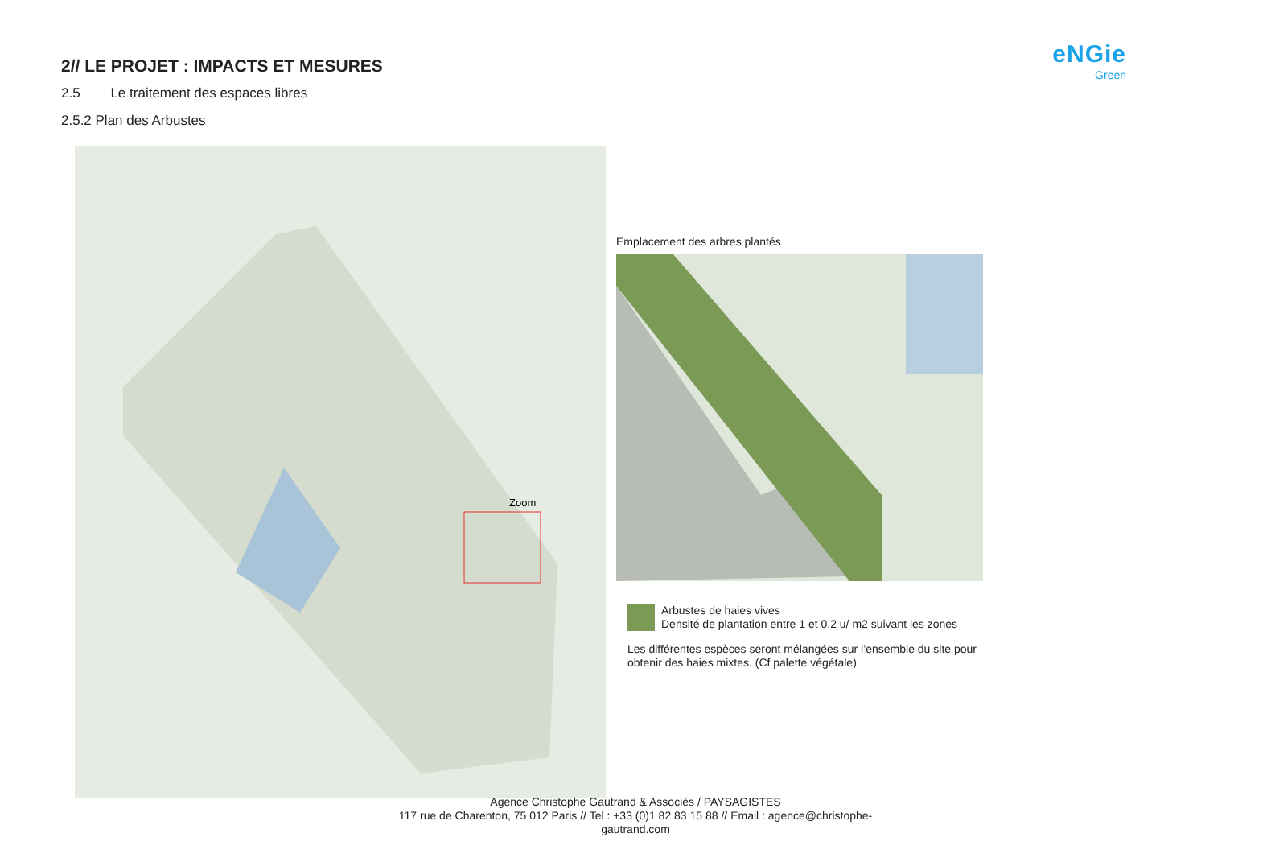2// LE PROJET : IMPACTS ET MESURES
2.5 Le traitement des espaces libres
2.5.2 Plan des Arbustes
eNGie
Green
Zoom
Emplacement des arbres plantés
Arbustes de haies vives
Densité de plantation entre 1 et 0,2 u/ m2 suivant les zones
Les différentes espèces seront mélangées sur l’ensemble du site pour obtenir des haies mixtes. (Cf palette végétale)
Agence Christophe Gautrand & Associés / PAYSAGISTES
117 rue de Charenton, 75 012 Paris // Tel : +33 (0)1 82 83 15 88 // Email : agence@christophe-
gautrand.com